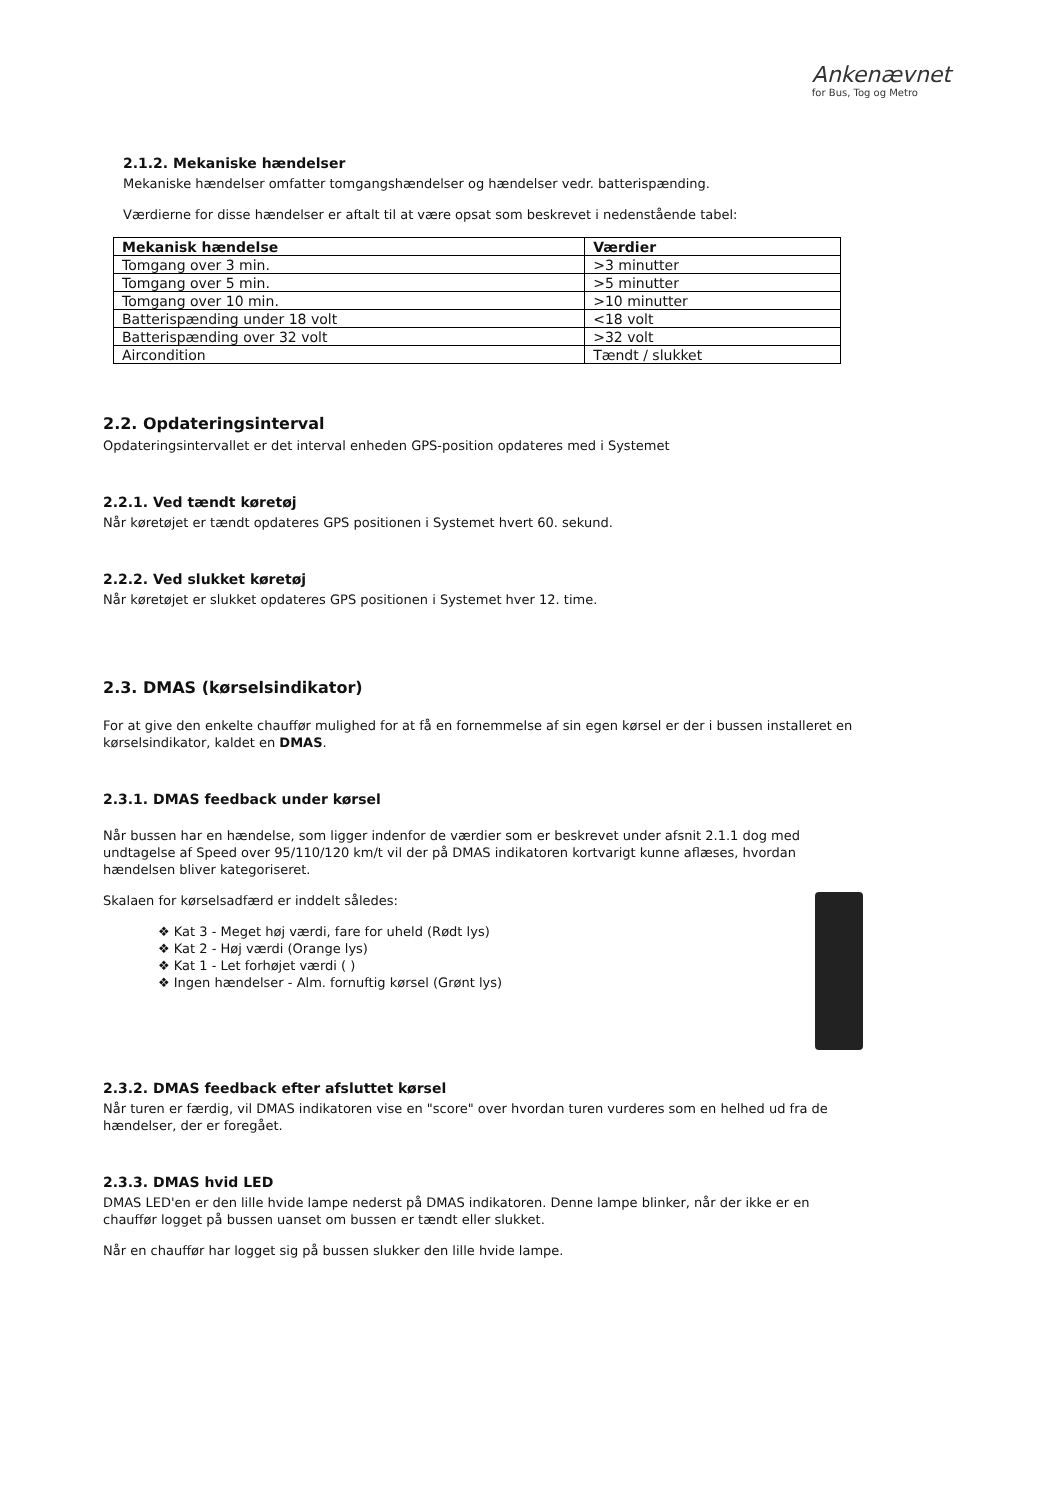Ankenævnet
for Bus, Tog og Metro
2.1.2. Mekaniske hændelser
Mekaniske hændelser omfatter tomgangshændelser og hændelser vedr. batterispænding.
Værdierne for disse hændelser er aftalt til at være opsat som beskrevet i nedenstående tabel:
| Mekanisk hændelse | Værdier |
| --- | --- |
| Tomgang over 3 min. | >3 minutter |
| Tomgang over 5 min. | >5 minutter |
| Tomgang over 10 min. | >10 minutter |
| Batterispænding under 18 volt | <18 volt |
| Batterispænding over 32 volt | >32 volt |
| Aircondition | Tændt / slukket |
2.2. Opdateringsinterval
Opdateringsintervallet er det interval enheden GPS-position opdateres med i Systemet
2.2.1. Ved tændt køretøj
Når køretøjet er tændt opdateres GPS positionen i Systemet hvert 60. sekund.
2.2.2. Ved slukket køretøj
Når køretøjet er slukket opdateres GPS positionen i Systemet hver 12. time.
2.3. DMAS (kørselsindikator)
For at give den enkelte chauffør mulighed for at få en fornemmelse af sin egen kørsel er der i bussen installeret en kørselsindikator, kaldet en DMAS.
2.3.1. DMAS feedback under kørsel
Når bussen har en hændelse, som ligger indenfor de værdier som er beskrevet under afsnit 2.1.1 dog med undtagelse af Speed over 95/110/120 km/t vil der på DMAS indikatoren kortvarigt kunne aflæses, hvordan hændelsen bliver kategoriseret.
Skalaen for kørselsadfærd er inddelt således:
❖ Kat 3 - Meget høj værdi, fare for uheld (Rødt lys)
❖ Kat 2 - Høj værdi (Orange lys)
❖ Kat 1 - Let forhøjet værdi ( )
❖ Ingen hændelser - Alm. fornuftig kørsel (Grønt lys)
2.3.2. DMAS feedback efter afsluttet kørsel
Når turen er færdig, vil DMAS indikatoren vise en "score" over hvordan turen vurderes som en helhed ud fra de hændelser, der er foregået.
2.3.3. DMAS hvid LED
DMAS LED'en er den lille hvide lampe nederst på DMAS indikatoren. Denne lampe blinker, når der ikke er en chauffør logget på bussen uanset om bussen er tændt eller slukket.
Når en chauffør har logget sig på bussen slukker den lille hvide lampe.